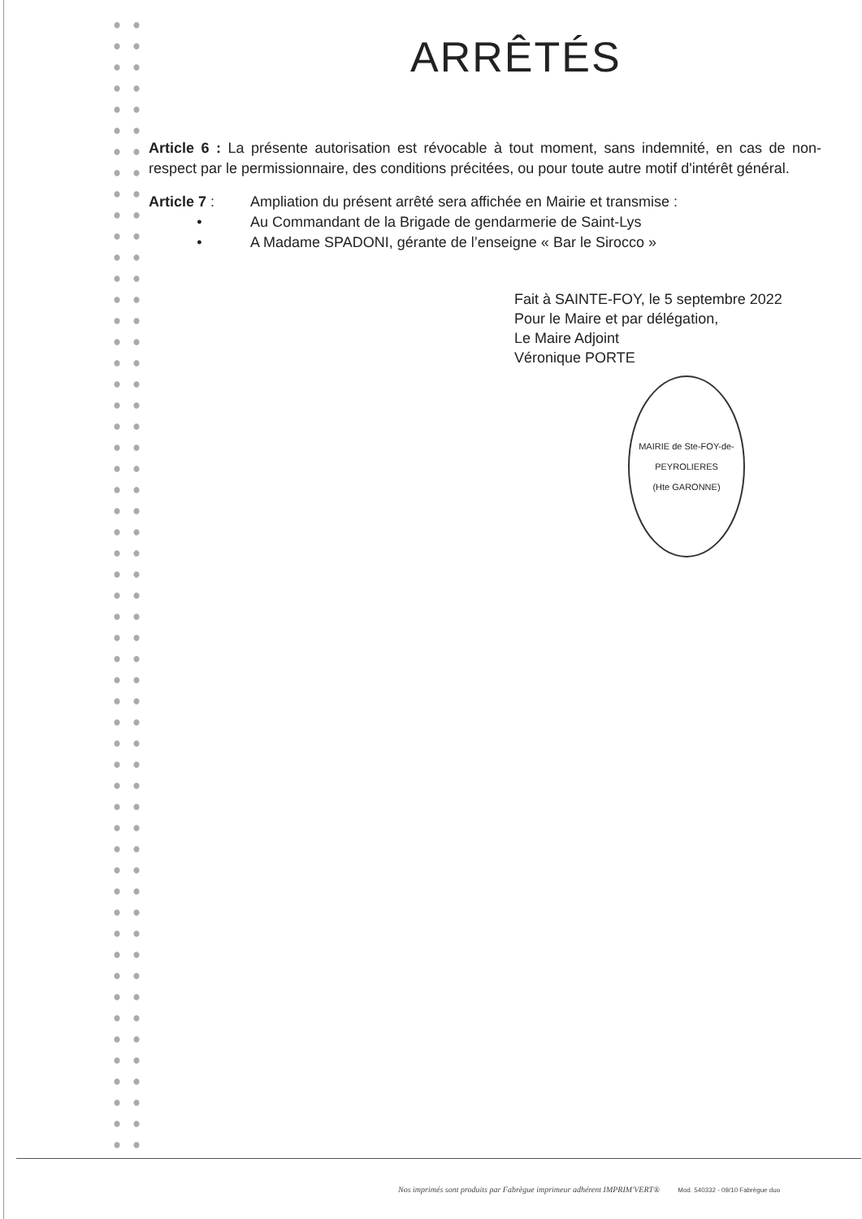ARRÊTÉS
Article 6 : La présente autorisation est révocable à tout moment, sans indemnité, en cas de non-respect par le permissionnaire, des conditions précitées, ou pour toute autre motif d'intérêt général.
Article 7 : Ampliation du présent arrêté sera affichée en Mairie et transmise :
• Au Commandant de la Brigade de gendarmerie de Saint-Lys
• A Madame SPADONI, gérante de l’enseigne « Bar le Sirocco »
Fait à SAINTE-FOY, le 5 septembre 2022
Pour le Maire et par délégation,
Le Maire Adjoint
Véronique PORTE
MAIRIE de Ste-FOY-de-PEYROLIERES
(Hte GARONNE)
Nos imprimés sont produits par Fabrègue imprimeur adhérent IMPRIM'VERT® Mod. 540332 - 09/10 Fabrègue duo